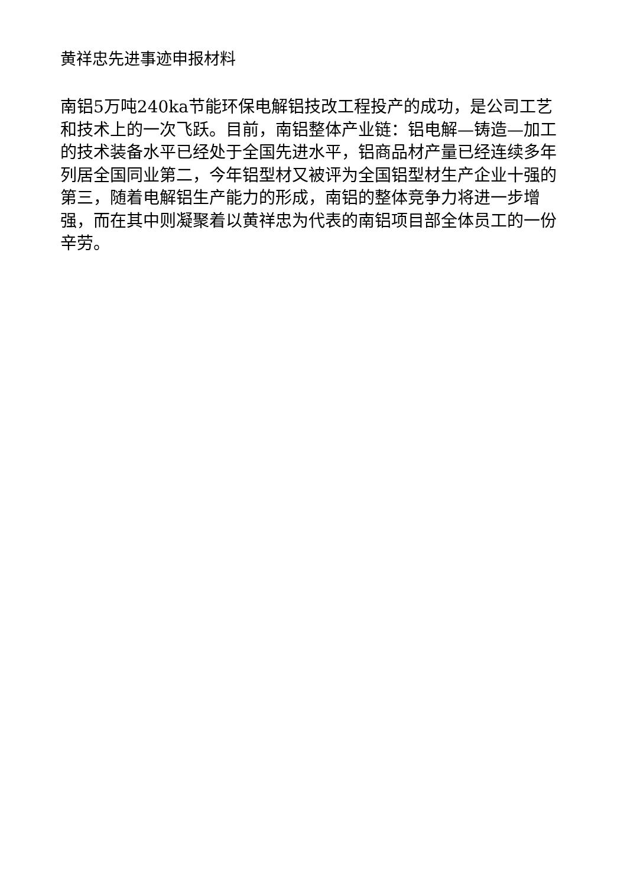黄祥忠先进事迹申报材料
南铝5万吨240ka节能环保电解铝技改工程投产的成功，是公司工艺和技术上的一次飞跃。目前，南铝整体产业链：铝电解—铸造—加工的技术装备水平已经处于全国先进水平，铝商品材产量已经连续多年列居全国同业第二，今年铝型材又被评为全国铝型材生产企业十强的第三，随着电解铝生产能力的形成，南铝的整体竞争力将进一步增强，而在其中则凝聚着以黄祥忠为代表的南铝项目部全体员工的一份辛劳。